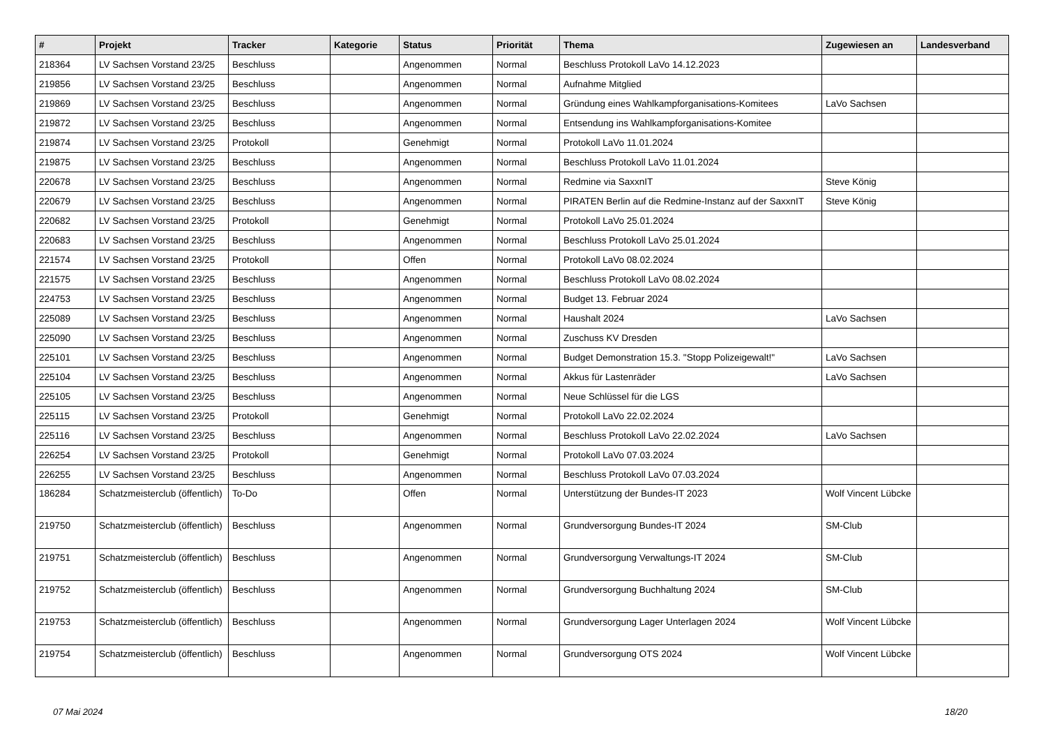| # | Projekt | Tracker | Kategorie | Status | Priorität | Thema | Zugewiesen an | Landesverband |
| --- | --- | --- | --- | --- | --- | --- | --- | --- |
| 218364 | LV Sachsen Vorstand 23/25 | Beschluss | | Angenommen | Normal | Beschluss Protokoll LaVo 14.12.2023 | | |
| 219856 | LV Sachsen Vorstand 23/25 | Beschluss | | Angenommen | Normal | Aufnahme Mitglied | | |
| 219869 | LV Sachsen Vorstand 23/25 | Beschluss | | Angenommen | Normal | Gründung eines Wahlkampforganisations-Komitees | LaVo Sachsen | |
| 219872 | LV Sachsen Vorstand 23/25 | Beschluss | | Angenommen | Normal | Entsendung ins Wahlkampforganisations-Komitee | | |
| 219874 | LV Sachsen Vorstand 23/25 | Protokoll | | Genehmigt | Normal | Protokoll LaVo 11.01.2024 | | |
| 219875 | LV Sachsen Vorstand 23/25 | Beschluss | | Angenommen | Normal | Beschluss Protokoll LaVo 11.01.2024 | | |
| 220678 | LV Sachsen Vorstand 23/25 | Beschluss | | Angenommen | Normal | Redmine via SaxxnIT | Steve König | |
| 220679 | LV Sachsen Vorstand 23/25 | Beschluss | | Angenommen | Normal | PIRATEN Berlin auf die Redmine-Instanz auf der SaxxnIT | Steve König | |
| 220682 | LV Sachsen Vorstand 23/25 | Protokoll | | Genehmigt | Normal | Protokoll LaVo 25.01.2024 | | |
| 220683 | LV Sachsen Vorstand 23/25 | Beschluss | | Angenommen | Normal | Beschluss Protokoll LaVo 25.01.2024 | | |
| 221574 | LV Sachsen Vorstand 23/25 | Protokoll | | Offen | Normal | Protokoll LaVo 08.02.2024 | | |
| 221575 | LV Sachsen Vorstand 23/25 | Beschluss | | Angenommen | Normal | Beschluss Protokoll LaVo 08.02.2024 | | |
| 224753 | LV Sachsen Vorstand 23/25 | Beschluss | | Angenommen | Normal | Budget 13. Februar 2024 | | |
| 225089 | LV Sachsen Vorstand 23/25 | Beschluss | | Angenommen | Normal | Haushalt 2024 | LaVo Sachsen | |
| 225090 | LV Sachsen Vorstand 23/25 | Beschluss | | Angenommen | Normal | Zuschuss KV Dresden | | |
| 225101 | LV Sachsen Vorstand 23/25 | Beschluss | | Angenommen | Normal | Budget Demonstration 15.3. "Stopp Polizeigewalt!" | LaVo Sachsen | |
| 225104 | LV Sachsen Vorstand 23/25 | Beschluss | | Angenommen | Normal | Akkus für Lastenräder | LaVo Sachsen | |
| 225105 | LV Sachsen Vorstand 23/25 | Beschluss | | Angenommen | Normal | Neue Schlüssel für die LGS | | |
| 225115 | LV Sachsen Vorstand 23/25 | Protokoll | | Genehmigt | Normal | Protokoll LaVo 22.02.2024 | | |
| 225116 | LV Sachsen Vorstand 23/25 | Beschluss | | Angenommen | Normal | Beschluss Protokoll LaVo 22.02.2024 | LaVo Sachsen | |
| 226254 | LV Sachsen Vorstand 23/25 | Protokoll | | Genehmigt | Normal | Protokoll LaVo 07.03.2024 | | |
| 226255 | LV Sachsen Vorstand 23/25 | Beschluss | | Angenommen | Normal | Beschluss Protokoll LaVo 07.03.2024 | | |
| 186284 | Schatzmeisterclub (öffentlich) | To-Do | | Offen | Normal | Unterstützung der Bundes-IT 2023 | Wolf Vincent Lübcke | |
| 219750 | Schatzmeisterclub (öffentlich) | Beschluss | | Angenommen | Normal | Grundversorgung Bundes-IT 2024 | SM-Club | |
| 219751 | Schatzmeisterclub (öffentlich) | Beschluss | | Angenommen | Normal | Grundversorgung Verwaltungs-IT 2024 | SM-Club | |
| 219752 | Schatzmeisterclub (öffentlich) | Beschluss | | Angenommen | Normal | Grundversorgung Buchhaltung 2024 | SM-Club | |
| 219753 | Schatzmeisterclub (öffentlich) | Beschluss | | Angenommen | Normal | Grundversorgung Lager Unterlagen 2024 | Wolf Vincent Lübcke | |
| 219754 | Schatzmeisterclub (öffentlich) | Beschluss | | Angenommen | Normal | Grundversorgung OTS 2024 | Wolf Vincent Lübcke | |
07 Mai 2024 18/20